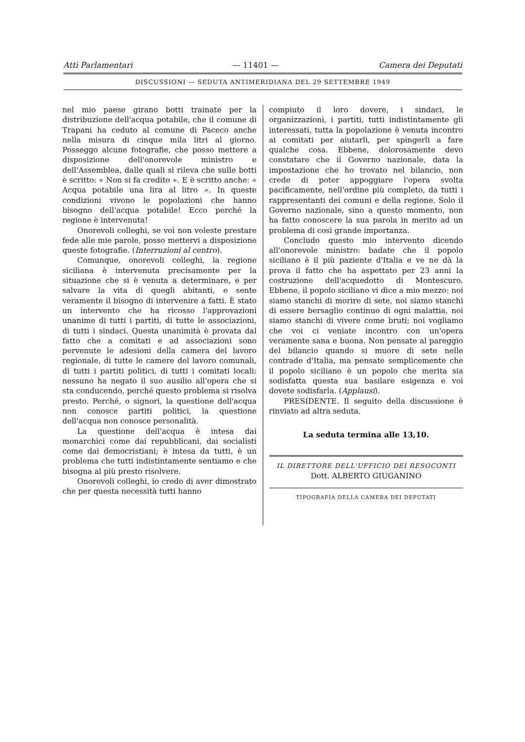Atti Parlamentari — 11401 — Camera dei Deputati
DISCUSSIONI — SEDUTA ANTIMERIDIANA DEL 29 SETTEMBRE 1949
nel mio paese girano botti trainate per la distribuzione dell'acqua potabile, che il comune di Trapani ha ceduto al comune di Paceco anche nella misura di cinque mila litri al giorno. Posseggo alcune fotografie, che posso mettere a disposizione dell'onorevole ministro e dell'Assemblea, dalle quali si rileva che sulle botti è scritto: « Non si fa credito ». E è scritto anche: « Acqua potabile una lira al litro ». In queste condizioni vivono le popolazioni che hanno bisogno dell'acqua potabile! Ecco perché la regione è intervenuta!
Onorevoli colleghi, se voi non voleste prestare fede alle mie parole, posso mettervi a disposizione queste fotografie. (Interruzioni al centro).
Comunque, onorevoli colleghi, la regione siciliana è intervenuta precisamente per la situazione che si è venuta a determinare, e per salvare la vita di quegli abitanti, e sente veramente il bisogno di intervenire a fatti. È stato un intervento che ha ricosso l'approvazioni unanime di tutti i partiti, di tutte le associazioni, di tutti i sindaci. Questa unanimità è provata dal fatto che a comitati e ad associazioni sono pervenute le adesioni della camera del lavoro regionale, di tutte le camere del lavoro comunali, di tutti i partiti politici, di tutti i comitati locali: nessuno ha negato il suo ausilio all'opera che si sta conducendo, perché questo problema si risolva presto. Perché, o signori, la questione dell'acqua non conosce partiti politici, la questione dell'acqua non conosce personalità.
La questione dell'acqua è intesa dai monarchici come dai repubblicani, dai socialisti come dai democristiani; è intesa da tutti, è un problema che tutti indistintamente sentiamo e che bisogna al più presto risolvere.
Onorevoli colleghi, io credo di aver dimostrato che per questa necessità tutti hanno
compiuto il loro dovere, i sindaci, le organizzazioni, i partiti, tutti indistintamente gli interessati, tutta la popolazione è venuta incontro ai comitati per aiutarli, per spingerli a fare qualche cosa. Ebbene, dolorosamente devo constatare che il Governo nazionale, data la impostazione che ho trovato nel bilancio, non crede di poter appoggiare l'opera svolta pacificamente, nell'ordine più completo, da tutti i rappresentanti dei comuni e della regione. Solo il Governo nazionale, sino a questo momento, non ha fatto conoscere la sua parola in merito ad un problema di così grande importanza.
Concludo questo mio intervento dicendo all'onorevole ministro: badate che il popolo siciliano è il più paziente d'Italia e ve ne dà la prova il fatto che ha aspettato per 23 anni la costruzione dell'acquedotto di Montescuro. Ebbene, il popolo siciliano vi dice a mio mezzo: noi siamo stanchi di morire di sete, noi siamo stanchi di essere bersaglio continuo di ogni malattia, noi siamo stanchi di vivere come bruti; noi vogliamo che voi ci veniate incontro con un'opera veramente sana e buona. Non pensate al pareggio del bilancio quando si muore di sete nelle contrade d'Italia, ma pensate semplicemente che il popolo siciliano è un popolo che merita sia sodisfatta questa sua basilare esigenza e voi dovete sodisfarla. (Applausi).
PRESIDENTE. Il seguito della discussione è rinviato ad altra seduta.
La seduta termina alle 13,10.
IL DIRETTORE DELL'UFFICIO DEI RESOCONTI
Dott. ALBERTO GIUGANINO
TIPOGRAFIA DELLA CAMERA DEI DEPUTATI